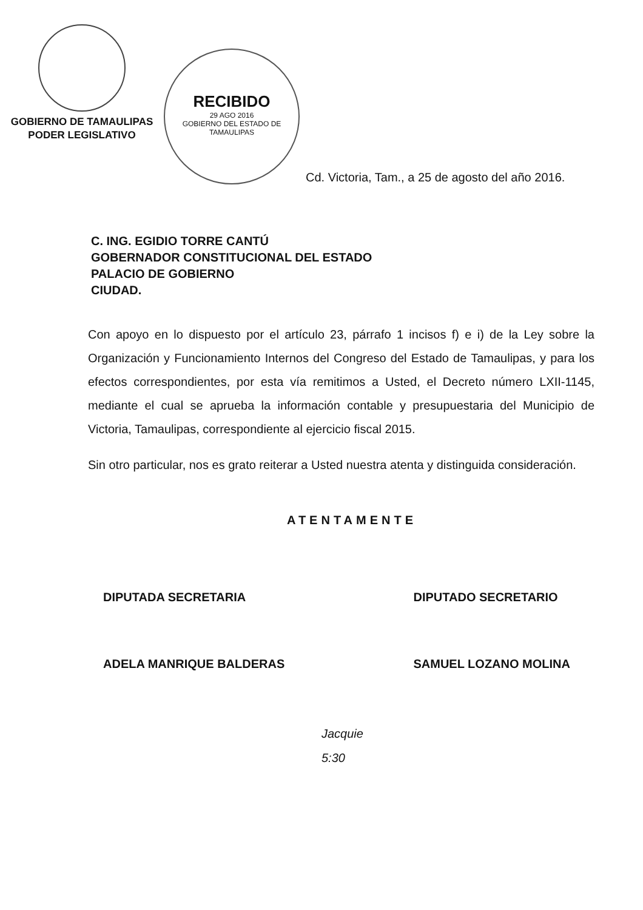GOBIERNO DE TAMAULIPAS
PODER LEGISLATIVO
RECIBIDO
29 AGO 2016
GOBIERNO DEL ESTADO DE TAMAULIPAS
Cd. Victoria, Tam., a 25 de agosto del año 2016.
C. ING. EGIDIO TORRE CANTÚ
GOBERNADOR CONSTITUCIONAL DEL ESTADO
PALACIO DE GOBIERNO
CIUDAD.
Con apoyo en lo dispuesto por el artículo 23, párrafo 1 incisos f) e i) de la Ley sobre la Organización y Funcionamiento Internos del Congreso del Estado de Tamaulipas, y para los efectos correspondientes, por esta vía remitimos a Usted, el Decreto número LXII-1145, mediante el cual se aprueba la información contable y presupuestaria del Municipio de Victoria, Tamaulipas, correspondiente al ejercicio fiscal 2015.
Sin otro particular, nos es grato reiterar a Usted nuestra atenta y distinguida consideración.
ATENTAMENTE
DIPUTADA SECRETARIA
ADELA MANRIQUE BALDERAS
DIPUTADO SECRETARIO
SAMUEL LOZANO MOLINA
Jacquie
5:30